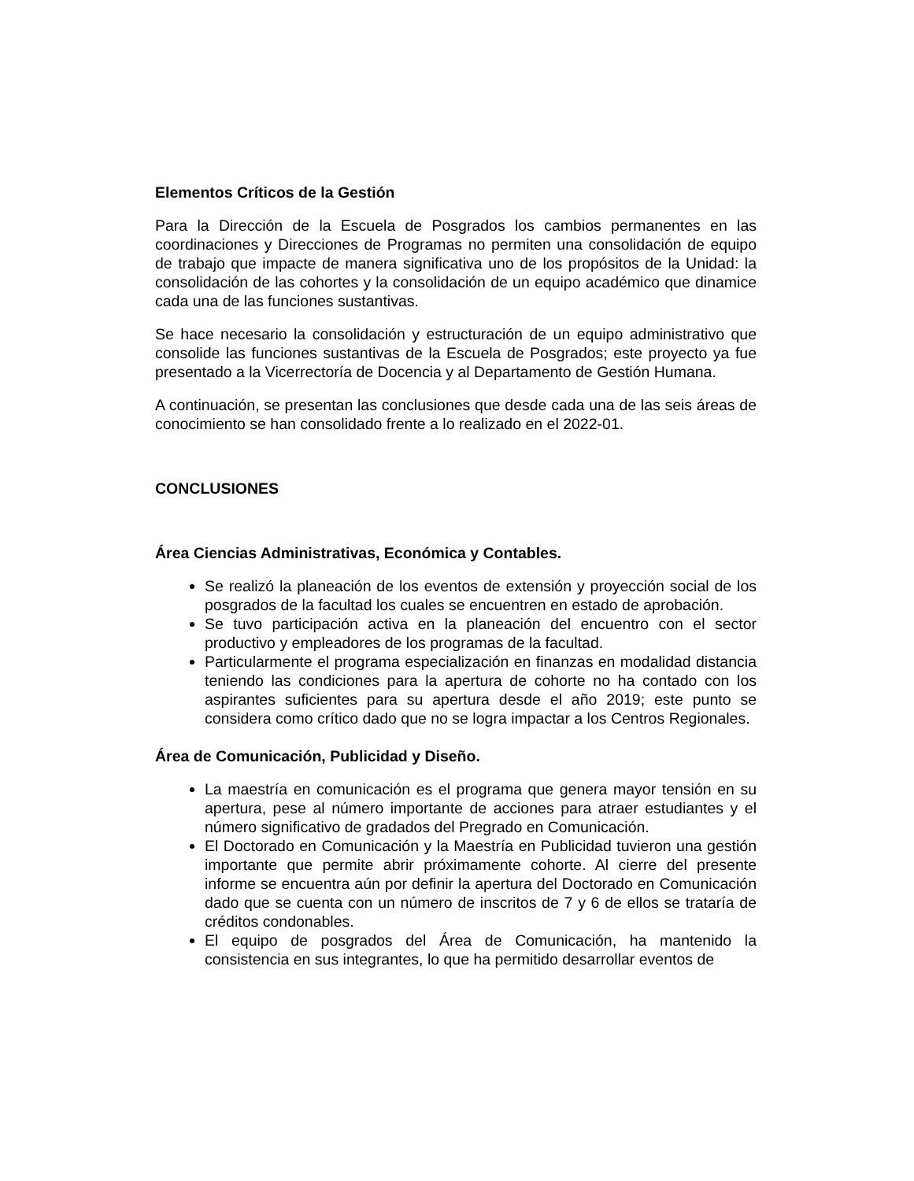Elementos Críticos de la Gestión
Para la Dirección de la Escuela de Posgrados los cambios permanentes en las coordinaciones y Direcciones de Programas no permiten una consolidación de equipo de trabajo que impacte de manera significativa uno de los propósitos de la Unidad: la consolidación de las cohortes y la consolidación de un equipo académico que dinamice cada una de las funciones sustantivas.
Se hace necesario la consolidación y estructuración de un equipo administrativo que consolide las funciones sustantivas de la Escuela de Posgrados; este proyecto ya fue presentado a la Vicerrectoría de Docencia y al Departamento de Gestión Humana.
A continuación, se presentan las conclusiones que desde cada una de las seis áreas de conocimiento se han consolidado frente a lo realizado en el 2022-01.
CONCLUSIONES
Área Ciencias Administrativas, Económica y Contables.
Se realizó la planeación de los eventos de extensión y proyección social de los posgrados de la facultad los cuales se encuentren en estado de aprobación.
Se tuvo participación activa en la planeación del encuentro con el sector productivo y empleadores de los programas de la facultad.
Particularmente el programa especialización en finanzas en modalidad distancia teniendo las condiciones para la apertura de cohorte no ha contado con los aspirantes suficientes para su apertura desde el año 2019; este punto se considera como crítico dado que no se logra impactar a los Centros Regionales.
Área de Comunicación, Publicidad y Diseño.
La maestría en comunicación es el programa que genera mayor tensión en su apertura, pese al número importante de acciones para atraer estudiantes y el número significativo de gradados del Pregrado en Comunicación.
El Doctorado en Comunicación y la Maestría en Publicidad tuvieron una gestión importante que permite abrir próximamente cohorte. Al cierre del presente informe se encuentra aún por definir la apertura del Doctorado en Comunicación dado que se cuenta con un número de inscritos de 7 y 6 de ellos se trataría de créditos condonables.
El equipo de posgrados del Área de Comunicación, ha mantenido la consistencia en sus integrantes, lo que ha permitido desarrollar eventos de